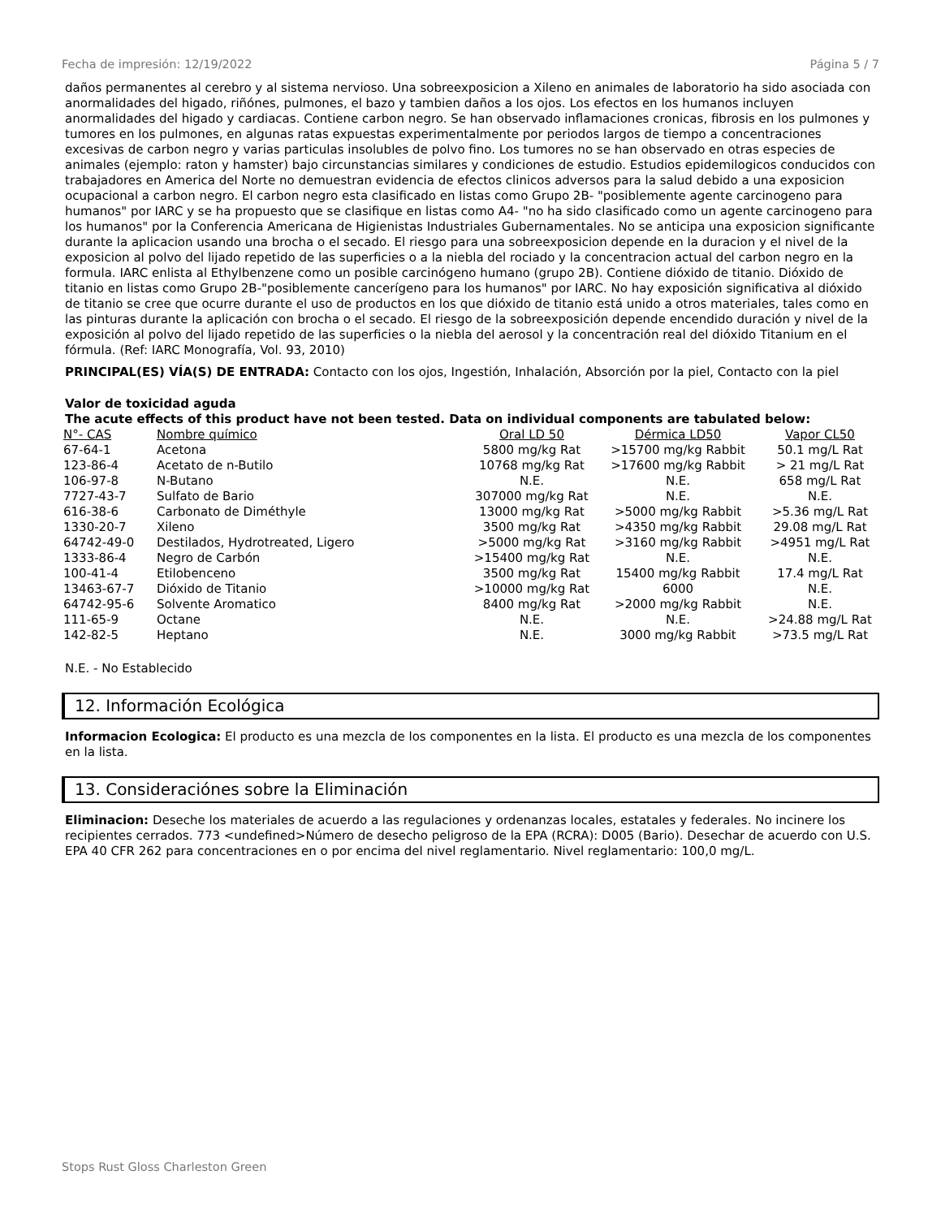Fecha de impresión: 12/19/2022 Página 5 / 7
daños permanentes al cerebro y al sistema nervioso. Una sobreexposicion a Xileno en animales de laboratorio ha sido asociada con anormalidades del higado, riñónes, pulmones, el bazo y tambien daños a los ojos. Los efectos en los humanos incluyen anormalidades del higado y cardiacas. Contiene carbon negro. Se han observado inflamaciones cronicas, fibrosis en los pulmones y tumores en los pulmones, en algunas ratas expuestas experimentalmente por periodos largos de tiempo a concentraciones excesivas de carbon negro y varias particulas insolubles de polvo fino. Los tumores no se han observado en otras especies de animales (ejemplo: raton y hamster) bajo circunstancias similares y condiciones de estudio. Estudios epidemilogicos conducidos con trabajadores en America del Norte no demuestran evidencia de efectos clinicos adversos para la salud debido a una exposicion ocupacional a carbon negro. El carbon negro esta clasificado en listas como Grupo 2B- "posiblemente agente carcinogeno para humanos" por IARC y se ha propuesto que se clasifique en listas como A4- "no ha sido clasificado como un agente carcinogeno para los humanos" por la Conferencia Americana de Higienistas Industriales Gubernamentales. No se anticipa una exposicion significante durante la aplicacion usando una brocha o el secado. El riesgo para una sobreexposicion depende en la duracion y el nivel de la exposicion al polvo del lijado repetido de las superficies o a la niebla del rociado y la concentracion actual del carbon negro en la formula. IARC enlista al Ethylbenzene como un posible carcinógeno humano (grupo 2B). Contiene dióxido de titanio. Dióxido de titanio en listas como Grupo 2B-"posiblemente cancerígeno para los humanos" por IARC. No hay exposición significativa al dióxido de titanio se cree que ocurre durante el uso de productos en los que dióxido de titanio está unido a otros materiales, tales como en las pinturas durante la aplicación con brocha o el secado. El riesgo de la sobreexposición depende encendido duración y nivel de la exposición al polvo del lijado repetido de las superficies o la niebla del aerosol y la concentración real del dióxido Titanium en el fórmula. (Ref: IARC Monografía, Vol. 93, 2010)
PRINCIPAL(ES) VÍA(S) DE ENTRADA: Contacto con los ojos, Ingestión, Inhalación, Absorción por la piel, Contacto con la piel
Valor de toxicidad aguda
The acute effects of this product have not been tested. Data on individual components are tabulated below:
| N°- CAS | Nombre químico | Oral LD 50 | Dérmica LD50 | Vapor CL50 |
| --- | --- | --- | --- | --- |
| 67-64-1 | Acetona | 5800 mg/kg Rat | >15700 mg/kg Rabbit | 50.1 mg/L Rat |
| 123-86-4 | Acetato de n-Butilo | 10768 mg/kg Rat | >17600 mg/kg Rabbit | > 21 mg/L Rat |
| 106-97-8 | N-Butano | N.E. | N.E. | 658 mg/L Rat |
| 7727-43-7 | Sulfato de Bario | 307000 mg/kg Rat | N.E. | N.E. |
| 616-38-6 | Carbonato de Diméthyle | 13000 mg/kg Rat | >5000 mg/kg Rabbit | >5.36 mg/L Rat |
| 1330-20-7 | Xileno | 3500 mg/kg Rat | >4350 mg/kg Rabbit | 29.08 mg/L Rat |
| 64742-49-0 | Destilados, Hydrotreated, Ligero | >5000 mg/kg Rat | >3160 mg/kg Rabbit | >4951 mg/L Rat |
| 1333-86-4 | Negro de Carbón | >15400 mg/kg Rat | N.E. | N.E. |
| 100-41-4 | Etilobenceno | 3500 mg/kg Rat | 15400 mg/kg Rabbit | 17.4 mg/L Rat |
| 13463-67-7 | Dióxido de Titanio | >10000 mg/kg Rat | 6000 | N.E. |
| 64742-95-6 | Solvente Aromatico | 8400 mg/kg Rat | >2000 mg/kg Rabbit | N.E. |
| 111-65-9 | Octane | N.E. | N.E. | >24.88 mg/L Rat |
| 142-82-5 | Heptano | N.E. | 3000 mg/kg Rabbit | >73.5 mg/L Rat |
N.E. - No Establecido
12. Información Ecológica
Informacion Ecologica: El producto es una mezcla de los componentes en la lista. El producto es una mezcla de los componentes en la lista.
13. Consideraciónes sobre la Eliminación
Eliminacion: Deseche los materiales de acuerdo a las regulaciones y ordenanzas locales, estatales y federales. No incinere los recipientes cerrados. 773 <undefined>Número de desecho peligroso de la EPA (RCRA): D005 (Bario). Desechar de acuerdo con U.S. EPA 40 CFR 262 para concentraciones en o por encima del nivel reglamentario. Nivel reglamentario: 100,0 mg/L.
Stops Rust Gloss Charleston Green